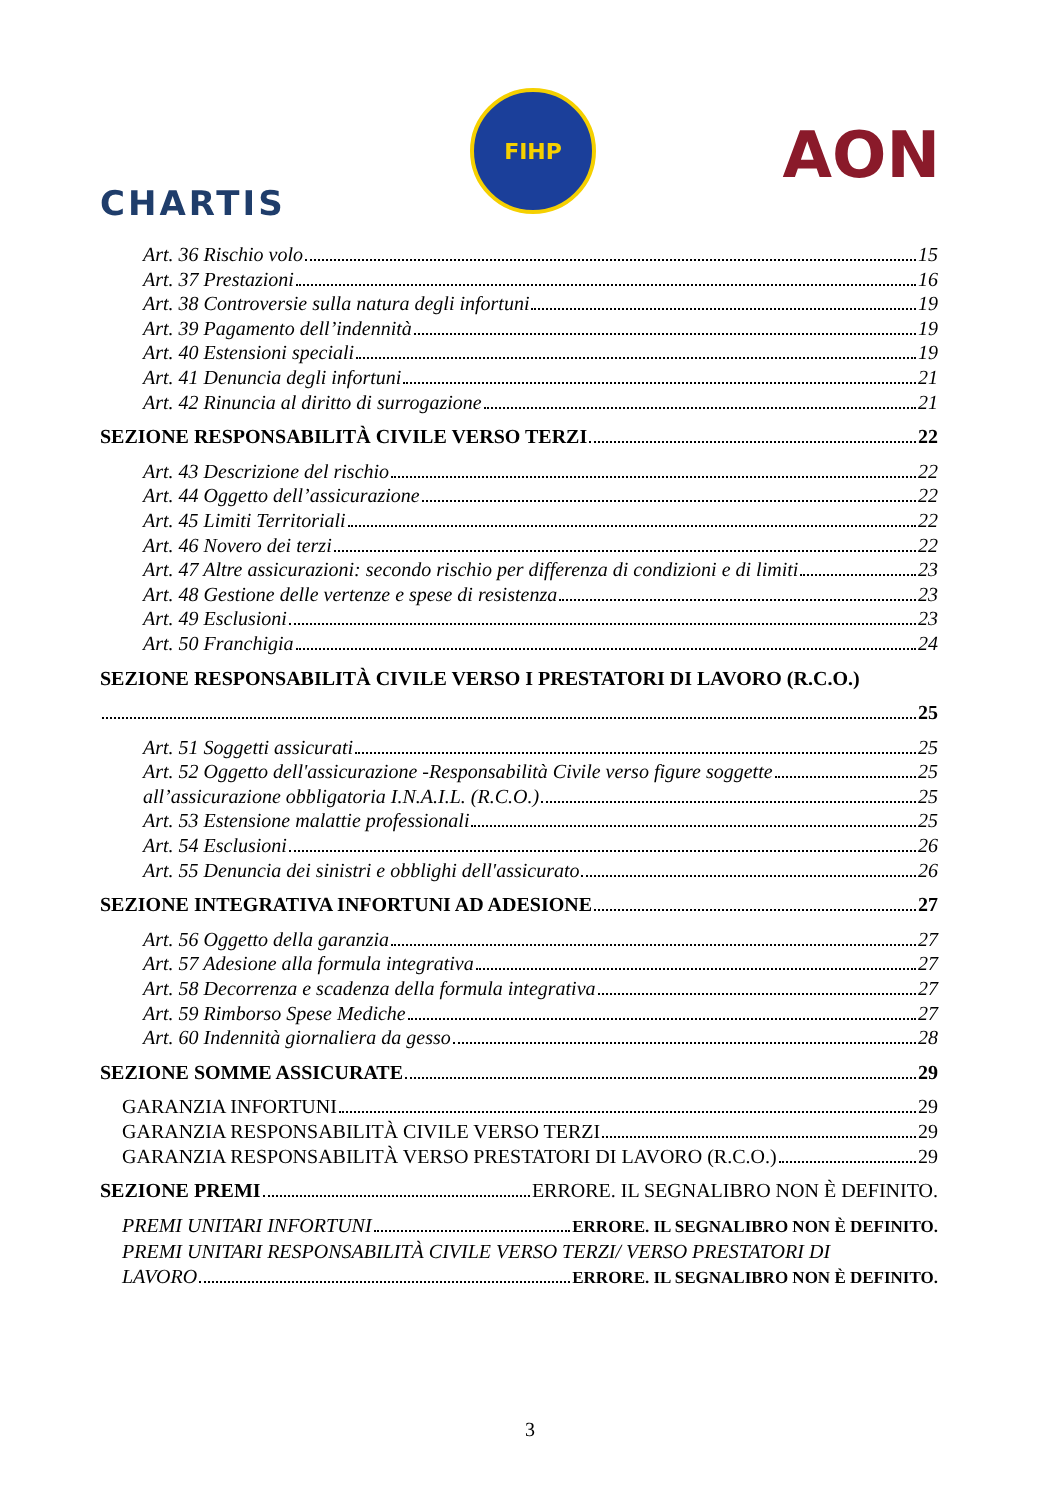CHARTIS
FIHP
AON
Art. 36 Rischio volo 15
Art. 37 Prestazioni 16
Art. 38 Controversie sulla natura degli infortuni 19
Art. 39 Pagamento dell’indennità 19
Art. 40 Estensioni speciali 19
Art. 41 Denuncia degli infortuni 21
Art. 42 Rinuncia al diritto di surrogazione 21
SEZIONE RESPONSABILITÀ CIVILE VERSO TERZI 22
Art. 43 Descrizione del rischio 22
Art. 44 Oggetto dell’assicurazione 22
Art. 45 Limiti Territoriali 22
Art. 46 Novero dei terzi 22
Art. 47 Altre assicurazioni: secondo rischio per differenza di condizioni e di limiti 23
Art. 48 Gestione delle vertenze e spese di resistenza 23
Art. 49 Esclusioni 23
Art. 50 Franchigia 24
SEZIONE RESPONSABILITÀ CIVILE VERSO I PRESTATORI DI LAVORO (R.C.O.)
25
Art. 51 Soggetti assicurati 25
Art. 52 Oggetto dell'assicurazione -Responsabilità Civile verso figure soggette 25
all’assicurazione obbligatoria I.N.A.I.L. (R.C.O.) 25
Art. 53 Estensione malattie professionali 25
Art. 54 Esclusioni 26
Art. 55 Denuncia dei sinistri e obblighi dell'assicurato 26
SEZIONE INTEGRATIVA INFORTUNI AD ADESIONE 27
Art. 56 Oggetto della garanzia 27
Art. 57 Adesione alla formula integrativa 27
Art. 58 Decorrenza e scadenza della formula integrativa 27
Art. 59 Rimborso Spese Mediche 27
Art. 60 Indennità giornaliera da gesso 28
SEZIONE SOMME ASSICURATE 29
GARANZIA INFORTUNI 29
GARANZIA RESPONSABILITÀ CIVILE VERSO TERZI 29
GARANZIA RESPONSABILITÀ VERSO PRESTATORI DI LAVORO (R.C.O.) 29
SEZIONE PREMI ERRORE. IL SEGNALIBRO NON È DEFINITO.
PREMI UNITARI INFORTUNI ERRORE. IL SEGNALIBRO NON È DEFINITO.
PREMI UNITARI RESPONSABILITÀ CIVILE VERSO TERZI/ VERSO PRESTATORI DI
LAVORO ERRORE. IL SEGNALIBRO NON È DEFINITO.
3